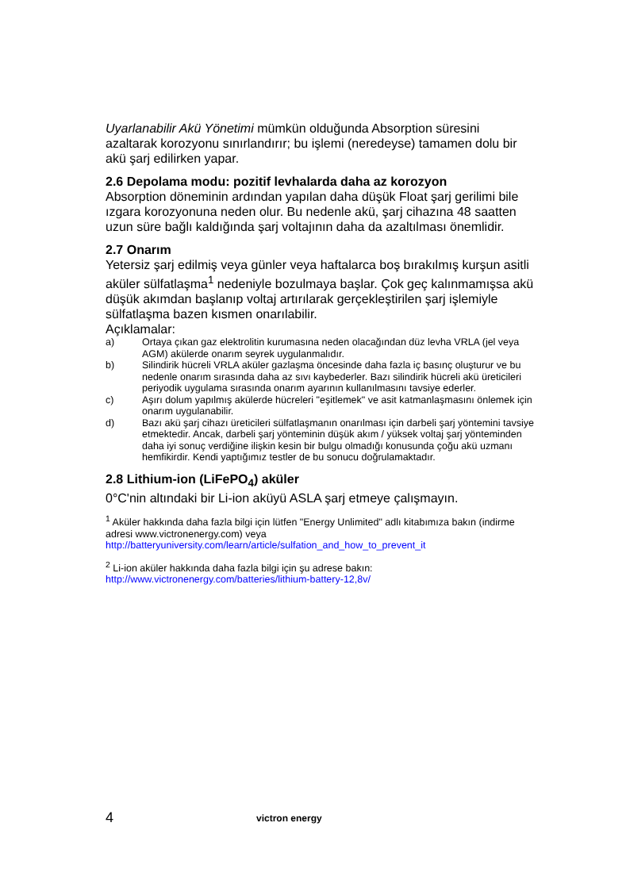Uyarlanabilir Akü Yönetimi mümkün olduğunda Absorption süresini azaltarak korozyonu sınırlandırır; bu işlemi (neredeyse) tamamen dolu bir akü şarj edilirken yapar.
2.6 Depolama modu: pozitif levhalarda daha az korozyon
Absorption döneminin ardından yapılan daha düşük Float şarj gerilimi bile ızgara korozyonuna neden olur. Bu nedenle akü, şarj cihazına 48 saatten uzun süre bağlı kaldığında şarj voltajının daha da azaltılması önemlidir.
2.7 Onarım
Yetersiz şarj edilmiş veya günler veya haftalarca boş bırakılmış kurşun asitli aküler sülfatlaşma<sup>1</sup> nedeniyle bozulmaya başlar. Çok geç kalınmamışsa akü düşük akımdan başlanıp voltaj artırılarak gerçekleştirilen şarj işlemiyle sülfatlaşma bazen kısmen onarılabilir.
Açıklamalar:
a) Ortaya çıkan gaz elektrolitin kurumasına neden olacağından düz levha VRLA (jel veya AGM) akülerde onarım seyrek uygulanmalıdır.
b) Silindirik hücreli VRLA aküler gazlaşma öncesinde daha fazla iç basınç oluşturur ve bu nedenle onarım sırasında daha az sıvı kaybederler. Bazı silindirik hücreli akü üreticileri periyodik uygulama sırasında onarım ayarının kullanılmasını tavsiye ederler.
c) Aşırı dolum yapılmış akülerde hücreleri "eşitlemek" ve asit katmanlaşmasını önlemek için onarım uygulanabilir.
d) Bazı akü şarj cihazı üreticileri sülfatlaşmanın onarılması için darbeli şarj yöntemini tavsiye etmektedir. Ancak, darbeli şarj yönteminin düşük akım / yüksek voltaj şarj yönteminden daha iyi sonuç verdiğine ilişkin kesin bir bulgu olmadığı konusunda çoğu akü uzmanı hemfikirdir. Kendi yaptığımız testler de bu sonucu doğrulamaktadır.
2.8 Lithium-ion (LiFePO<sub>4</sub>) aküler
0°C'nin altındaki bir Li-ion aküyü ASLA şarj etmeye çalışmayın.
<sup>1</sup> Aküler hakkında daha fazla bilgi için lütfen "Energy Unlimited" adlı kitabımıza bakın (indirme adresi www.victronenergy.com) veya http://batteryuniversity.com/learn/article/sulfation_and_how_to_prevent_it
<sup>2</sup> Li-ion aküler hakkında daha fazla bilgi için şu adrese bakın: http://www.victronenergy.com/batteries/lithium-battery-12,8v/
4 victron energy